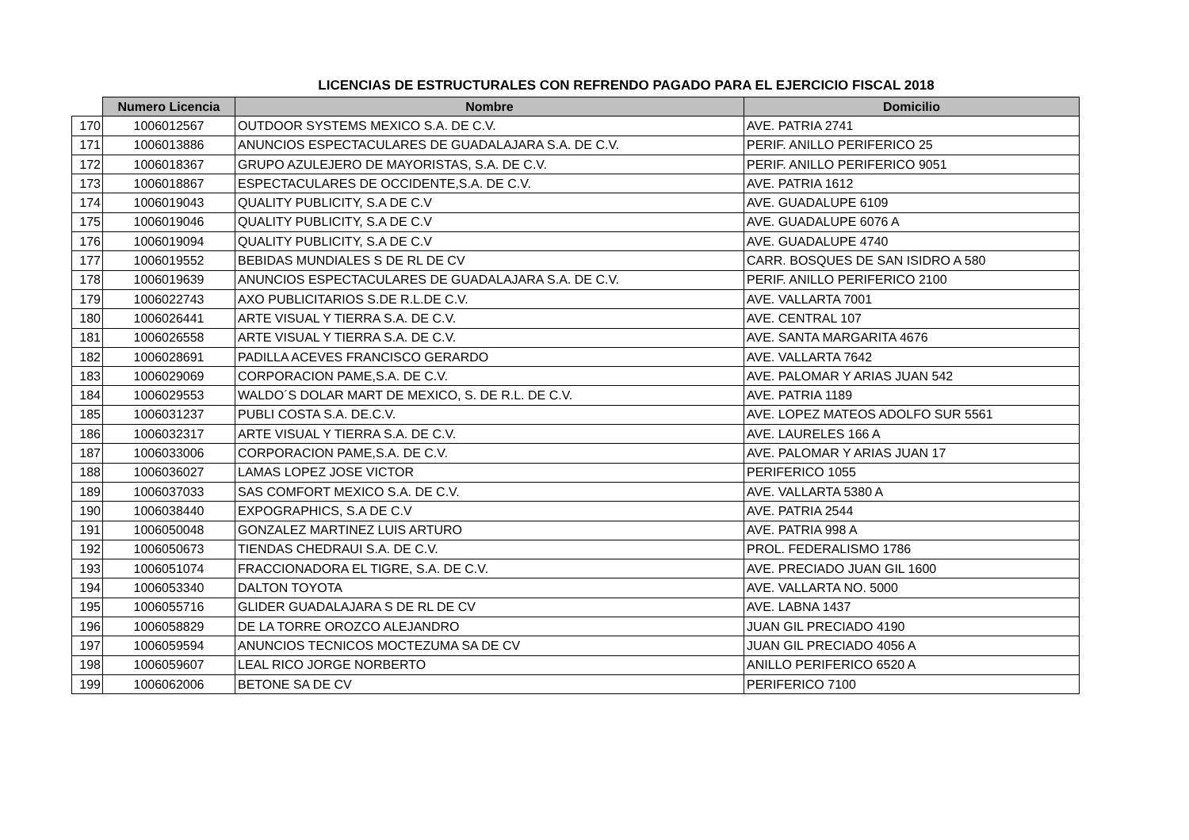LICENCIAS DE ESTRUCTURALES CON REFRENDO PAGADO PARA EL EJERCICIO FISCAL 2018
| | Numero Licencia | Nombre | Domicilio |
| --- | --- | --- | --- |
| 170 | 1006012567 | OUTDOOR SYSTEMS MEXICO S.A. DE C.V. | AVE. PATRIA 2741 |
| 171 | 1006013886 | ANUNCIOS ESPECTACULARES DE GUADALAJARA S.A. DE C.V. | PERIF. ANILLO PERIFERICO 25 |
| 172 | 1006018367 | GRUPO AZULEJERO DE MAYORISTAS, S.A. DE C.V. | PERIF. ANILLO PERIFERICO 9051 |
| 173 | 1006018867 | ESPECTACULARES DE OCCIDENTE,S.A. DE C.V. | AVE. PATRIA 1612 |
| 174 | 1006019043 | QUALITY PUBLICITY, S.A DE C.V | AVE. GUADALUPE 6109 |
| 175 | 1006019046 | QUALITY PUBLICITY, S.A DE C.V | AVE. GUADALUPE 6076 A |
| 176 | 1006019094 | QUALITY PUBLICITY, S.A DE C.V | AVE. GUADALUPE 4740 |
| 177 | 1006019552 | BEBIDAS MUNDIALES S DE RL DE CV | CARR. BOSQUES DE SAN ISIDRO A 580 |
| 178 | 1006019639 | ANUNCIOS ESPECTACULARES DE GUADALAJARA S.A. DE C.V. | PERIF. ANILLO PERIFERICO 2100 |
| 179 | 1006022743 | AXO PUBLICITARIOS S.DE R.L.DE C.V. | AVE. VALLARTA 7001 |
| 180 | 1006026441 | ARTE VISUAL Y TIERRA S.A. DE C.V. | AVE. CENTRAL 107 |
| 181 | 1006026558 | ARTE VISUAL Y TIERRA S.A. DE C.V. | AVE. SANTA MARGARITA 4676 |
| 182 | 1006028691 | PADILLA ACEVES FRANCISCO GERARDO | AVE. VALLARTA 7642 |
| 183 | 1006029069 | CORPORACION PAME,S.A. DE C.V. | AVE. PALOMAR Y ARIAS JUAN 542 |
| 184 | 1006029553 | WALDO´S DOLAR MART DE MEXICO, S. DE R.L. DE C.V. | AVE. PATRIA 1189 |
| 185 | 1006031237 | PUBLI COSTA S.A. DE.C.V. | AVE. LOPEZ MATEOS ADOLFO SUR 5561 |
| 186 | 1006032317 | ARTE VISUAL Y TIERRA S.A. DE C.V. | AVE. LAURELES 166 A |
| 187 | 1006033006 | CORPORACION PAME,S.A. DE C.V. | AVE. PALOMAR Y ARIAS JUAN 17 |
| 188 | 1006036027 | LAMAS LOPEZ JOSE VICTOR | PERIFERICO 1055 |
| 189 | 1006037033 | SAS COMFORT MEXICO S.A. DE C.V. | AVE. VALLARTA 5380 A |
| 190 | 1006038440 | EXPOGRAPHICS, S.A DE C.V | AVE. PATRIA 2544 |
| 191 | 1006050048 | GONZALEZ MARTINEZ LUIS ARTURO | AVE. PATRIA 998 A |
| 192 | 1006050673 | TIENDAS CHEDRAUI S.A. DE C.V. | PROL. FEDERALISMO 1786 |
| 193 | 1006051074 | FRACCIONADORA EL TIGRE, S.A. DE C.V. | AVE. PRECIADO JUAN GIL 1600 |
| 194 | 1006053340 | DALTON TOYOTA | AVE. VALLARTA NO. 5000 |
| 195 | 1006055716 | GLIDER GUADALAJARA S DE RL DE CV | AVE. LABNA 1437 |
| 196 | 1006058829 | DE LA TORRE OROZCO ALEJANDRO | JUAN GIL PRECIADO 4190 |
| 197 | 1006059594 | ANUNCIOS TECNICOS MOCTEZUMA SA DE CV | JUAN GIL PRECIADO 4056 A |
| 198 | 1006059607 | LEAL RICO JORGE NORBERTO | ANILLO PERIFERICO 6520 A |
| 199 | 1006062006 | BETONE SA DE CV | PERIFERICO 7100 |